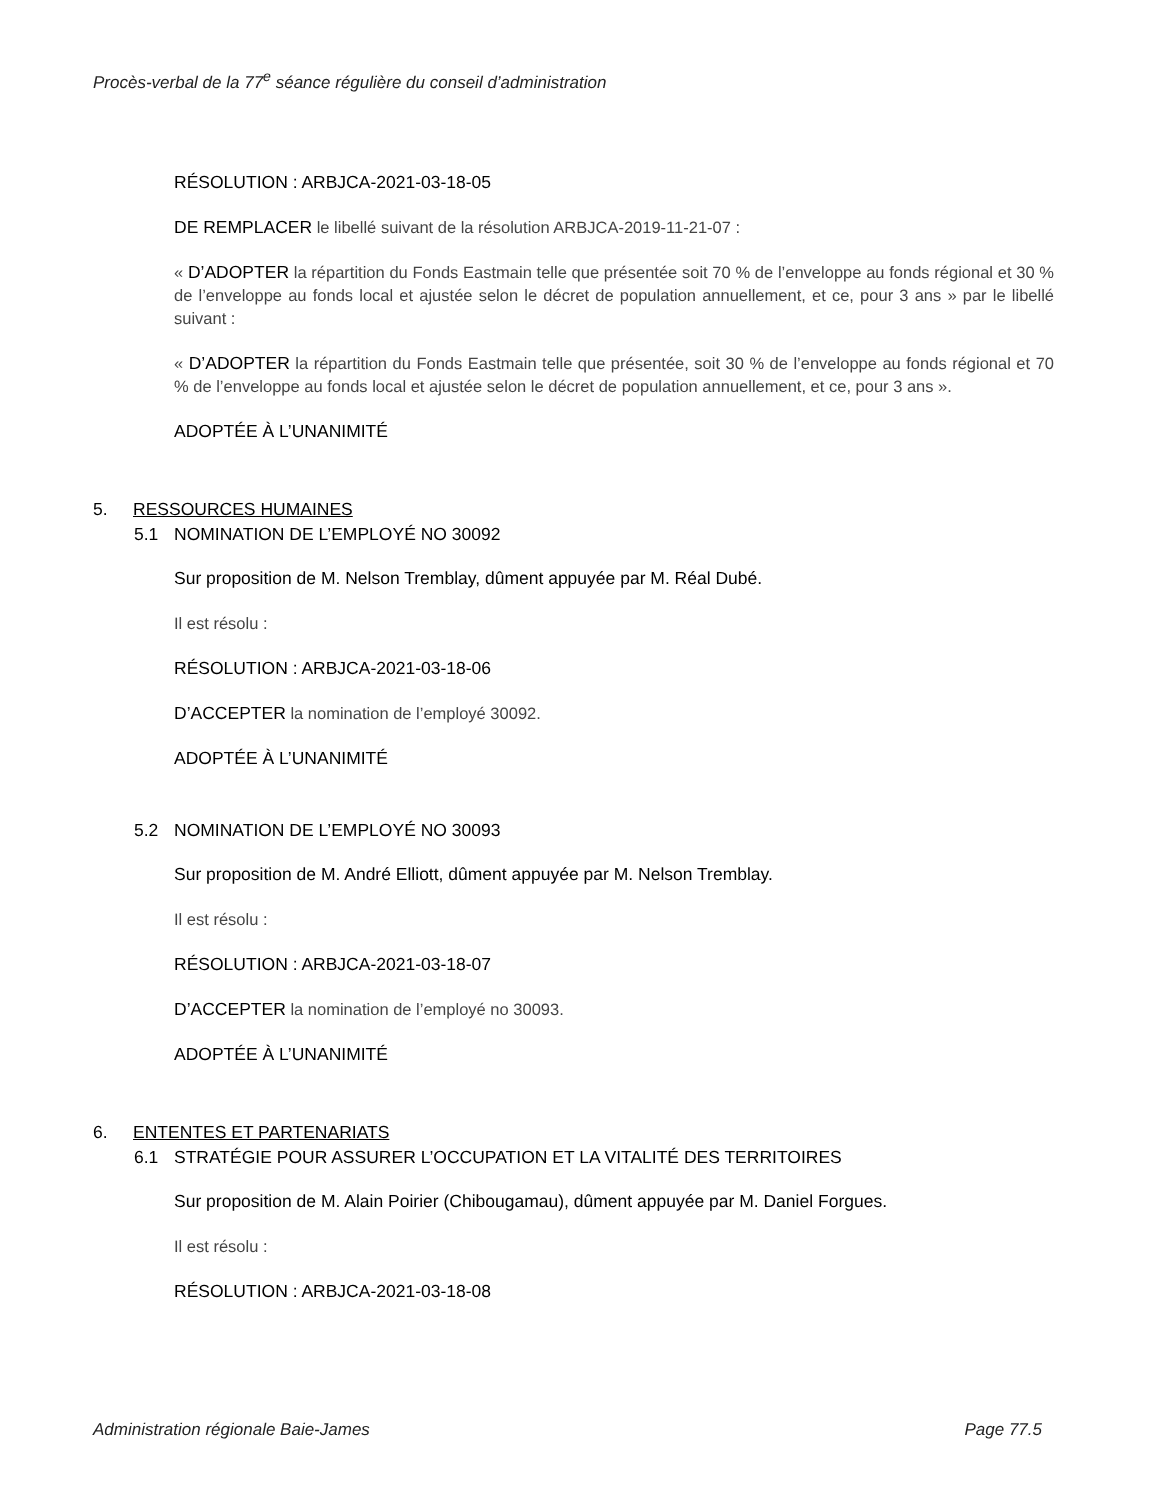Procès-verbal de la 77<sup>e</sup> séance régulière du conseil d’administration
RÉSOLUTION : ARBJCA-2021-03-18-05
DE REMPLACER le libellé suivant de la résolution ARBJCA-2019-11-21-07 :
« D’ADOPTER la répartition du Fonds Eastmain telle que présentée soit 70 % de l’enveloppe au fonds régional et 30 % de l’enveloppe au fonds local et ajustée selon le décret de population annuellement, et ce, pour 3 ans » par le libellé suivant :
« D’ADOPTER la répartition du Fonds Eastmain telle que présentée, soit 30 % de l’enveloppe au fonds régional et 70 % de l’enveloppe au fonds local et ajustée selon le décret de population annuellement, et ce, pour 3 ans ».
ADOPTÉE À L’UNANIMITÉ
5. RESSOURCES HUMAINES
5.1 NOMINATION DE L’EMPLOYÉ NO 30092
Sur proposition de M. Nelson Tremblay, dûment appuyée par M. Réal Dubé.
Il est résolu :
RÉSOLUTION : ARBJCA-2021-03-18-06
D’ACCEPTER la nomination de l’employé 30092.
ADOPTÉE À L’UNANIMITÉ
5.2 NOMINATION DE L’EMPLOYÉ NO 30093
Sur proposition de M. André Elliott, dûment appuyée par M. Nelson Tremblay.
Il est résolu :
RÉSOLUTION : ARBJCA-2021-03-18-07
D’ACCEPTER la nomination de l’employé no 30093.
ADOPTÉE À L’UNANIMITÉ
6. ENTENTES ET PARTENARIATS
6.1 STRATÉGIE POUR ASSURER L’OCCUPATION ET LA VITALITÉ DES TERRITOIRES
Sur proposition de M. Alain Poirier (Chibougamau), dûment appuyée par M. Daniel Forgues.
Il est résolu :
RÉSOLUTION : ARBJCA-2021-03-18-08
Administration régionale Baie-James Page 77.5